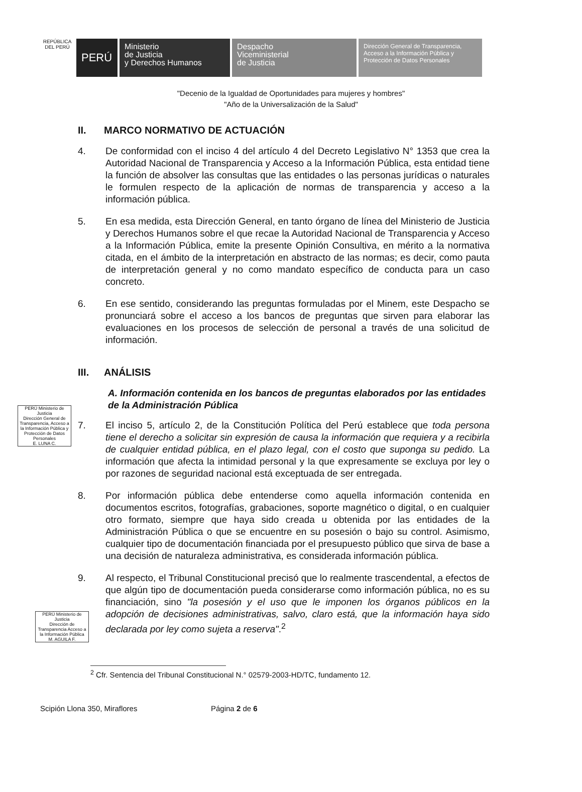REPÚBLICA DEL PERÚ
PERÚ
Ministerio
de Justicia
y Derechos Humanos
Despacho
Viceministerial
de Justicia
Dirección General de Transparencia, Acceso a la Información Pública y Protección de Datos Personales
"Decenio de la Igualdad de Oportunidades para mujeres y hombres"
"Año de la Universalización de la Salud"
II. MARCO NORMATIVO DE ACTUACIÓN
4. De conformidad con el inciso 4 del artículo 4 del Decreto Legislativo N° 1353 que crea la Autoridad Nacional de Transparencia y Acceso a la Información Pública, esta entidad tiene la función de absolver las consultas que las entidades o las personas jurídicas o naturales le formulen respecto de la aplicación de normas de transparencia y acceso a la información pública.
5. En esa medida, esta Dirección General, en tanto órgano de línea del Ministerio de Justicia y Derechos Humanos sobre el que recae la Autoridad Nacional de Transparencia y Acceso a la Información Pública, emite la presente Opinión Consultiva, en mérito a la normativa citada, en el ámbito de la interpretación en abstracto de las normas; es decir, como pauta de interpretación general y no como mandato específico de conducta para un caso concreto.
6. En ese sentido, considerando las preguntas formuladas por el Minem, este Despacho se pronunciará sobre el acceso a los bancos de preguntas que sirven para elaborar las evaluaciones en los procesos de selección de personal a través de una solicitud de información.
III. ANÁLISIS
A. Información contenida en los bancos de preguntas elaborados por las entidades de la Administración Pública
7. El inciso 5, artículo 2, de la Constitución Política del Perú establece que toda persona tiene el derecho a solicitar sin expresión de causa la información que requiera y a recibirla de cualquier entidad pública, en el plazo legal, con el costo que suponga su pedido. La información que afecta la intimidad personal y la que expresamente se excluya por ley o por razones de seguridad nacional está exceptuada de ser entregada.
8. Por información pública debe entenderse como aquella información contenida en documentos escritos, fotografías, grabaciones, soporte magnético o digital, o en cualquier otro formato, siempre que haya sido creada u obtenida por las entidades de la Administración Pública o que se encuentre en su posesión o bajo su control. Asimismo, cualquier tipo de documentación financiada por el presupuesto público que sirva de base a una decisión de naturaleza administrativa, es considerada información pública.
9. Al respecto, el Tribunal Constitucional precisó que lo realmente trascendental, a efectos de que algún tipo de documentación pueda considerarse como información pública, no es su financiación, sino "la posesión y el uso que le imponen los órganos públicos en la adopción de decisiones administrativas, salvo, claro está, que la información haya sido declarada por ley como sujeta a reserva".<sup>2</sup>
PERÚ Ministerio de Justicia
Dirección General de Transparencia, Acceso a la Información Pública y Protección de Datos Personales
E. LUNA C.
PERÚ Ministerio de Justicia
Dirección de Transparencia Acceso a la Información Pública
M. AGUILA F.
<sup>2</sup> Cfr. Sentencia del Tribunal Constitucional N.° 02579-2003-HD/TC, fundamento 12.
Scipión Llona 350, Miraflores Página 2 de 6